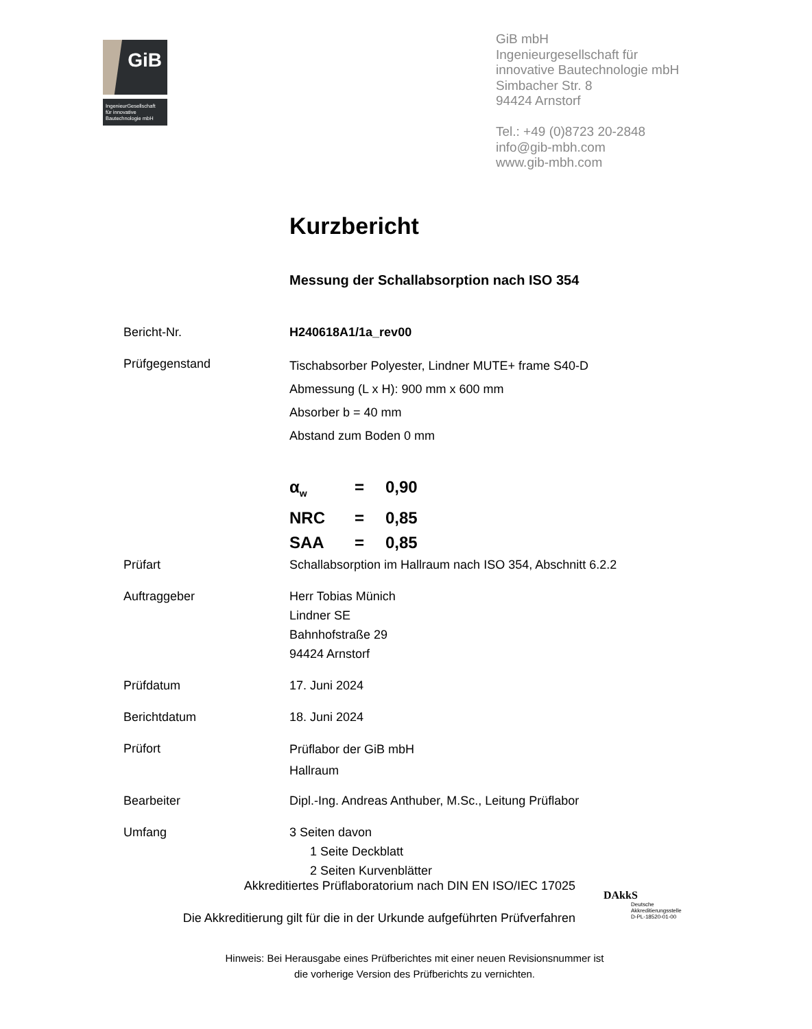GiB
IngenieurGesellschaft
für innovative
Bautechnologie mbH
GiB mbH
Ingenieurgesellschaft für
innovative Bautechnologie mbH
Simbacher Str. 8
94424 Arnstorf
Tel.: +49 (0)8723 20-2848
info@gib-mbh.com
www.gib-mbh.com
Kurzbericht
Messung der Schallabsorption nach ISO 354
Bericht-Nr. H240618A1/1a_rev00
Prüfgegenstand
Tischabsorber Polyester, Lindner MUTE+ frame S40-D
Abmessung (L x H): 900 mm x 600 mm
Absorber b = 40 mm
Abstand zum Boden 0 mm
α<sub>w</sub> = 0,90
NRC = 0,85
SAA = 0,85
Prüfart Schallabsorption im Hallraum nach ISO 354, Abschnitt 6.2.2
Auftraggeber Herr Tobias Münich
Lindner SE
Bahnhofstraße 29
94424 Arnstorf
Prüfdatum 17. Juni 2024
Berichtdatum 18. Juni 2024
Prüfort
Prüflabor der GiB mbH
Hallraum
Bearbeiter Dipl.-Ing. Andreas Anthuber, M.Sc., Leitung Prüflabor
Umfang 3 Seiten davon
1 Seite Deckblatt
2 Seiten Kurvenblätter
Akkreditiertes Prüflaboratorium nach DIN EN ISO/IEC 17025
Die Akkreditierung gilt für die in der Urkunde aufgeführten Prüfverfahren
DAkkS
Deutsche
Akkreditierungsstelle
D-PL-18520-01-00
Hinweis: Bei Herausgabe eines Prüfberichtes mit einer neuen Revisionsnummer ist
die vorherige Version des Prüfberichts zu vernichten.